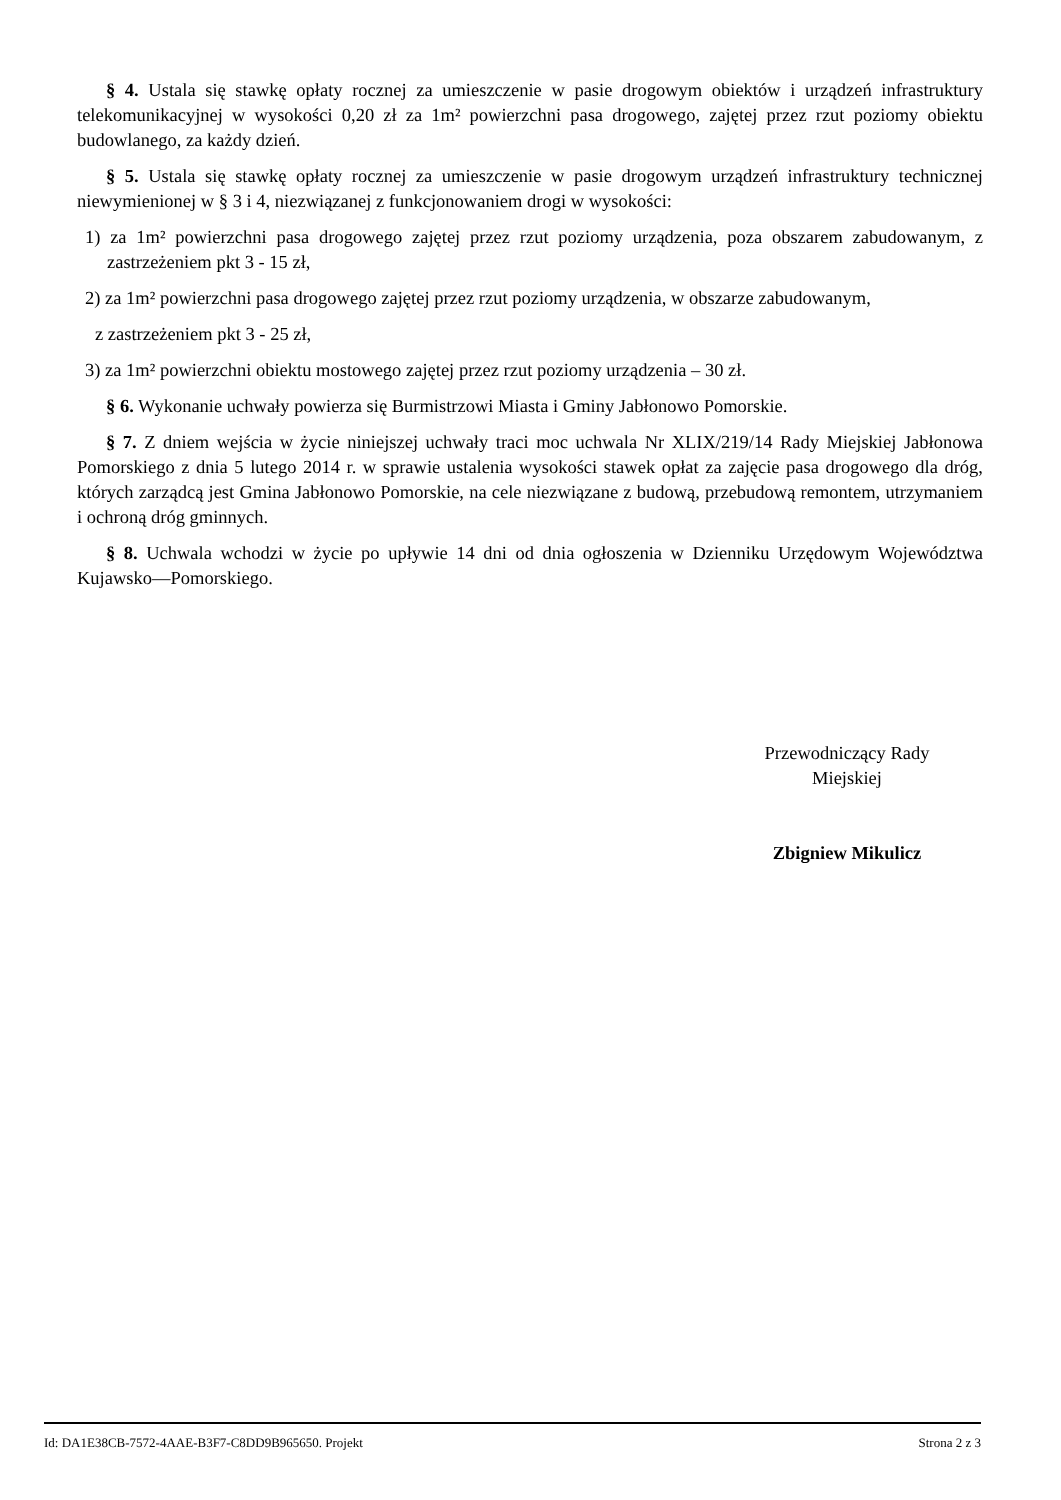§ 4. Ustala się stawkę opłaty rocznej za umieszczenie w pasie drogowym obiektów i urządzeń infrastruktury telekomunikacyjnej w wysokości 0,20 zł za 1m² powierzchni pasa drogowego, zajętej przez rzut poziomy obiektu budowlanego, za każdy dzień.
§ 5. Ustala się stawkę opłaty rocznej za umieszczenie w pasie drogowym urządzeń infrastruktury technicznej niewymienionej w § 3 i 4, niezwiązanej z funkcjonowaniem drogi w wysokości:
1) za 1m² powierzchni pasa drogowego zajętej przez rzut poziomy urządzenia, poza obszarem zabudowanym, z zastrzeżeniem pkt 3 - 15 zł,
2) za 1m² powierzchni pasa drogowego zajętej przez rzut poziomy urządzenia, w obszarze zabudowanym,
z zastrzeżeniem pkt 3 - 25 zł,
3) za 1m² powierzchni obiektu mostowego zajętej przez rzut poziomy urządzenia – 30 zł.
§ 6. Wykonanie uchwały powierza się Burmistrzowi Miasta i Gminy Jabłonowo Pomorskie.
§ 7. Z dniem wejścia w życie niniejszej uchwały traci moc uchwala Nr XLIX/219/14 Rady Miejskiej Jabłonowa Pomorskiego z dnia 5 lutego 2014 r. w sprawie ustalenia wysokości stawek opłat za zajęcie pasa drogowego dla dróg, których zarządcą jest Gmina Jabłonowo Pomorskie, na cele niezwiązane z budową, przebudową remontem, utrzymaniem i ochroną dróg gminnych.
§ 8. Uchwala wchodzi w życie po upływie 14 dni od dnia ogłoszenia w Dzienniku Urzędowym Województwa Kujawsko—Pomorskiego.
Przewodniczący Rady
Miejskiej
Zbigniew Mikulicz
Id: DA1E38CB-7572-4AAE-B3F7-C8DD9B965650. Projekt Strona 2 z 3